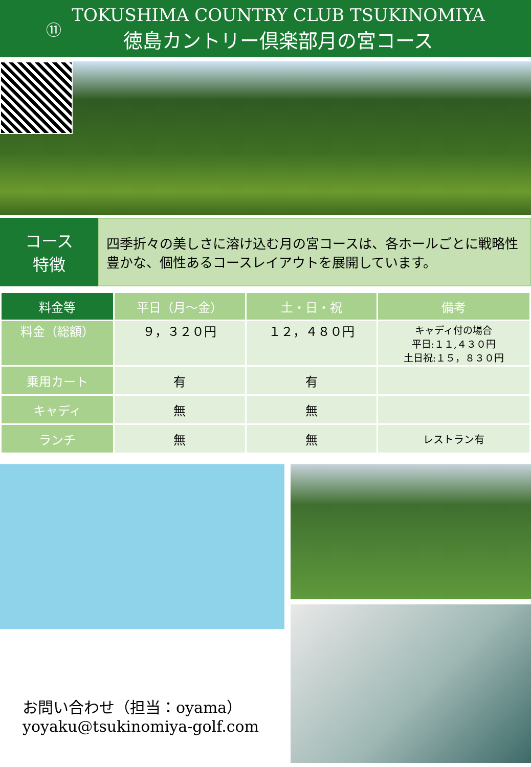⑪
TOKUSHIMA COUNTRY CLUB TSUKINOMIYA
徳島カントリー倶楽部月の宮コース
コース
特徴
四季折々の美しさに溶け込む月の宮コースは、各ホールごとに戦略性豊かな、個性あるコースレイアウトを展開しています。
| 料金等 | 平日（月～金） | 土・日・祝 | 備考 |
| --- | --- | --- | --- |
| 料金（総額） | ９，３２０円 | １２，４８０円 | キャディ付の場合 平日:１１,４３０円 土日祝:１５，８３０円 |
| 乗用カート | 有 | 有 | |
| キャディ | 無 | 無 | |
| ランチ | 無 | 無 | レストラン有 |
お問い合わせ（担当：oyama）
yoyaku@tsukinomiya-golf.com